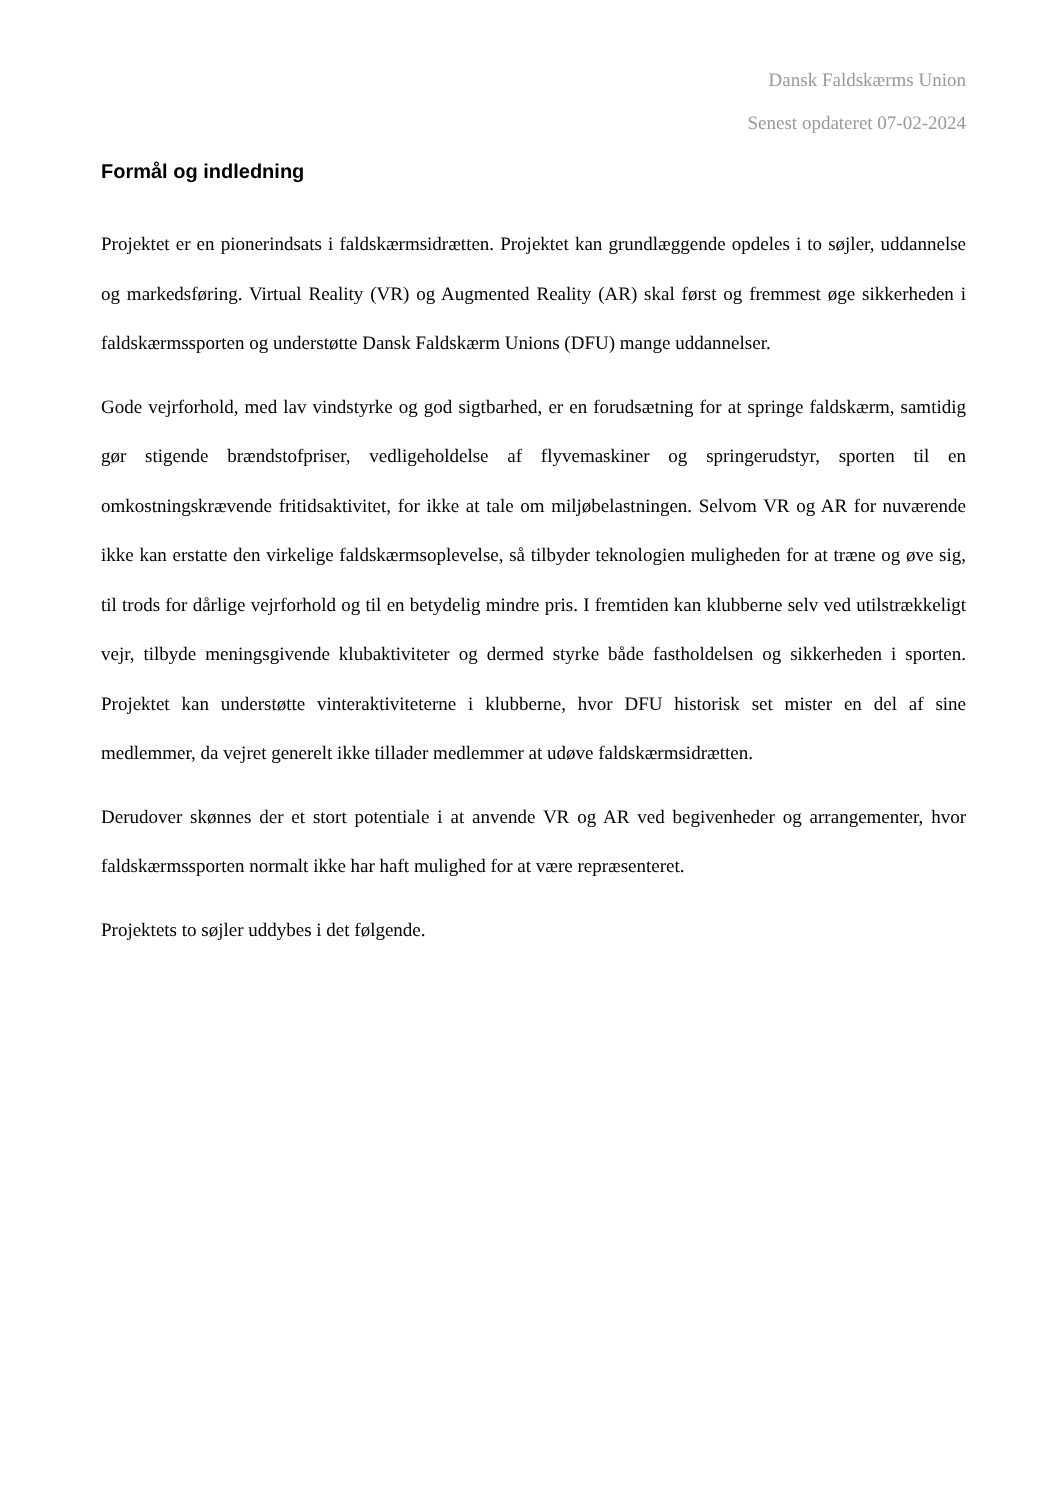Dansk Faldskærms Union
Senest opdateret 07-02-2024
Formål og indledning
Projektet er en pionerindsats i faldskærmsidrætten. Projektet kan grundlæggende opdeles i to søjler, uddannelse og markedsføring. Virtual Reality (VR) og Augmented Reality (AR) skal først og fremmest øge sikkerheden i faldskærmssporten og understøtte Dansk Faldskærm Unions (DFU) mange uddannelser.
Gode vejrforhold, med lav vindstyrke og god sigtbarhed, er en forudsætning for at springe faldskærm, samtidig gør stigende brændstofpriser, vedligeholdelse af flyvemaskiner og springerudstyr, sporten til en omkostningskrævende fritidsaktivitet, for ikke at tale om miljøbelastningen. Selvom VR og AR for nuværende ikke kan erstatte den virkelige faldskærmsoplevelse, så tilbyder teknologien muligheden for at træne og øve sig, til trods for dårlige vejrforhold og til en betydelig mindre pris. I fremtiden kan klubberne selv ved utilstrækkeligt vejr, tilbyde meningsgivende klubaktiviteter og dermed styrke både fastholdelsen og sikkerheden i sporten. Projektet kan understøtte vinteraktiviteterne i klubberne, hvor DFU historisk set mister en del af sine medlemmer, da vejret generelt ikke tillader medlemmer at udøve faldskærmsidrætten.
Derudover skønnes der et stort potentiale i at anvende VR og AR ved begivenheder og arrangementer, hvor faldskærmssporten normalt ikke har haft mulighed for at være repræsenteret.
Projektets to søjler uddybes i det følgende.